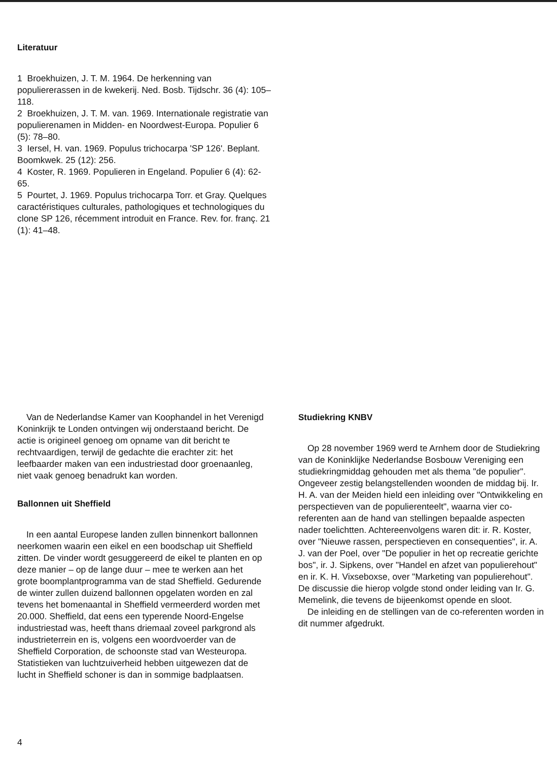Literatuur
1 Broekhuizen, J. T. M. 1964. De herkenning van populiererassen in de kwekerij. Ned. Bosb. Tijdschr. 36 (4): 105–118.
2 Broekhuizen, J. T. M. van. 1969. Internationale registratie van populierenamen in Midden- en Noordwest-Europa. Populier 6 (5): 78–80.
3 Iersel, H. van. 1969. Populus trichocarpa 'SP 126'. Beplant. Boomkwek. 25 (12): 256.
4 Koster, R. 1969. Populieren in Engeland. Populier 6 (4): 62-65.
5 Pourtet, J. 1969. Populus trichocarpa Torr. et Gray. Quelques caractéristiques culturales, pathologiques et technologiques du clone SP 126, récemment introduit en France. Rev. for. franç. 21 (1): 41–48.
Van de Nederlandse Kamer van Koophandel in het Verenigd Koninkrijk te Londen ontvingen wij onderstaand bericht. De actie is origineel genoeg om opname van dit bericht te rechtvaardigen, terwijl de gedachte die erachter zit: het leefbaarder maken van een industriestad door groenaanleg, niet vaak genoeg benadrukt kan worden.
Ballonnen uit Sheffield
In een aantal Europese landen zullen binnenkort ballonnen neerkomen waarin een eikel en een boodschap uit Sheffield zitten. De vinder wordt gesuggereerd de eikel te planten en op deze manier – op de lange duur – mee te werken aan het grote boomplantprogramma van de stad Sheffield. Gedurende de winter zullen duizend ballonnen opgelaten worden en zal tevens het bomenaantal in Sheffield vermeerderd worden met 20.000. Sheffield, dat eens een typerende Noord-Engelse industriestad was, heeft thans driemaal zoveel parkgrond als industrieterrein en is, volgens een woordvoerder van de Sheffield Corporation, de schoonste stad van Westeuropa. Statistieken van luchtzuiverheid hebben uitgewezen dat de lucht in Sheffield schoner is dan in sommige badplaatsen.
Studiekring KNBV
Op 28 november 1969 werd te Arnhem door de Studiekring van de Koninklijke Nederlandse Bosbouw Vereniging een studiekringmiddag gehouden met als thema "de populier". Ongeveer zestig belangstellenden woonden de middag bij. Ir. H. A. van der Meiden hield een inleiding over "Ontwikkeling en perspectieven van de populierenteelt", waarna vier co-referenten aan de hand van stellingen bepaalde aspecten nader toelichtten. Achtereenvolgens waren dit: ir. R. Koster, over "Nieuwe rassen, perspectieven en consequenties", ir. A. J. van der Poel, over "De populier in het op recreatie gerichte bos", ir. J. Sipkens, over "Handel en afzet van populierehout" en ir. K. H. Vixseboxse, over "Marketing van populierehout". De discussie die hierop volgde stond onder leiding van Ir. G. Memelink, die tevens de bijeenkomst opende en sloot.
De inleiding en de stellingen van de co-referenten worden in dit nummer afgedrukt.
4